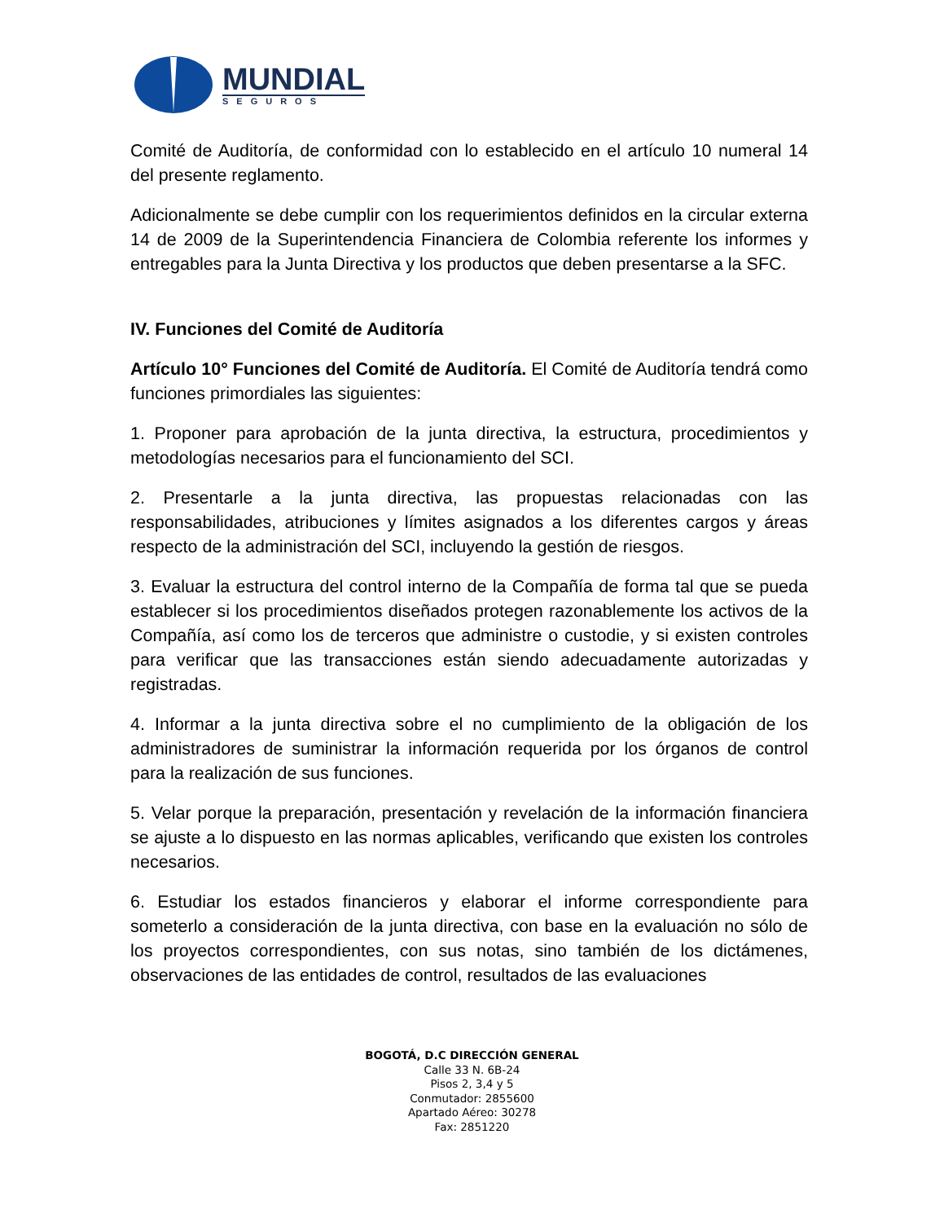MUNDIAL
SEGUROS
Comité de Auditoría, de conformidad con lo establecido en el artículo 10 numeral 14 del presente reglamento.
Adicionalmente se debe cumplir con los requerimientos definidos en la circular externa 14 de 2009 de la Superintendencia Financiera de Colombia referente los informes y entregables para la Junta Directiva y los productos que deben presentarse a la SFC.
IV. Funciones del Comité de Auditoría
Artículo 10° Funciones del Comité de Auditoría. El Comité de Auditoría tendrá como funciones primordiales las siguientes:
1. Proponer para aprobación de la junta directiva, la estructura, procedimientos y metodologías necesarios para el funcionamiento del SCI.
2. Presentarle a la junta directiva, las propuestas relacionadas con las responsabilidades, atribuciones y límites asignados a los diferentes cargos y áreas respecto de la administración del SCI, incluyendo la gestión de riesgos.
3. Evaluar la estructura del control interno de la Compañía de forma tal que se pueda establecer si los procedimientos diseñados protegen razonablemente los activos de la Compañía, así como los de terceros que administre o custodie, y si existen controles para verificar que las transacciones están siendo adecuadamente autorizadas y registradas.
4. Informar a la junta directiva sobre el no cumplimiento de la obligación de los administradores de suministrar la información requerida por los órganos de control para la realización de sus funciones.
5. Velar porque la preparación, presentación y revelación de la información financiera se ajuste a lo dispuesto en las normas aplicables, verificando que existen los controles necesarios.
6. Estudiar los estados financieros y elaborar el informe correspondiente para someterlo a consideración de la junta directiva, con base en la evaluación no sólo de los proyectos correspondientes, con sus notas, sino también de los dictámenes, observaciones de las entidades de control, resultados de las evaluaciones
BOGOTÁ, D.C DIRECCIÓN GENERAL
Calle 33 N. 6B-24
Pisos 2, 3,4 y 5
Conmutador: 2855600
Apartado Aéreo: 30278
Fax: 2851220